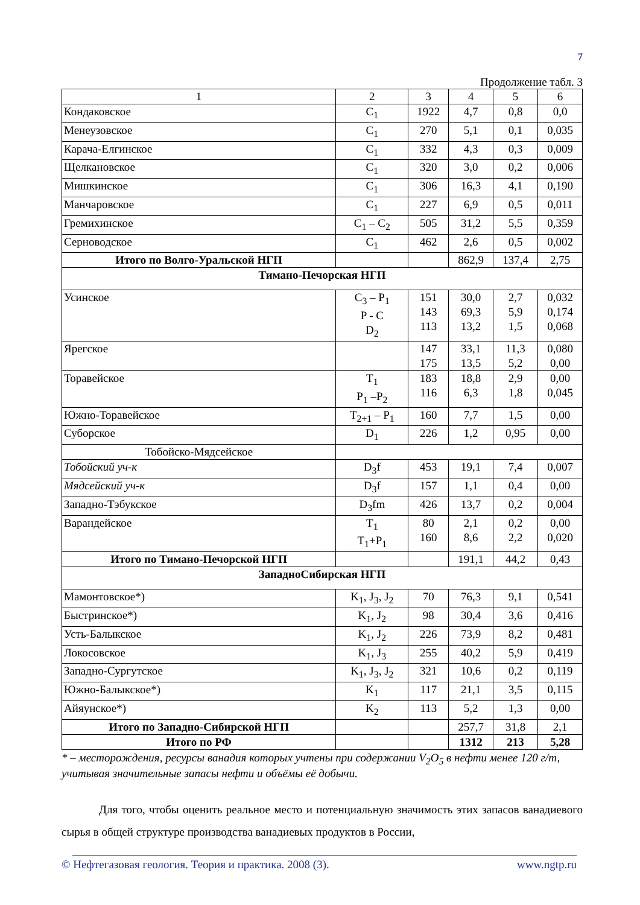7
Продолжение табл. 3
| 1 | 2 | 3 | 4 | 5 | 6 |
| --- | --- | --- | --- | --- | --- |
| Кондаковское | C<sub>1</sub> | 1922 | 4,7 | 0,8 | 0,0 |
| Менеузовское | C<sub>1</sub> | 270 | 5,1 | 0,1 | 0,035 |
| Карача-Елгинское | C<sub>1</sub> | 332 | 4,3 | 0,3 | 0,009 |
| Щелкановское | C<sub>1</sub> | 320 | 3,0 | 0,2 | 0,006 |
| Мишкинское | C<sub>1</sub> | 306 | 16,3 | 4,1 | 0,190 |
| Манчаровское | C<sub>1</sub> | 227 | 6,9 | 0,5 | 0,011 |
| Гремихинское | C<sub>1</sub> – C<sub>2</sub> | 505 | 31,2 | 5,5 | 0,359 |
| Серноводское | C<sub>1</sub> | 462 | 2,6 | 0,5 | 0,002 |
| Итого по Волго-Уральской НГП | | | 862,9 | 137,4 | 2,75 |
| Тимано-Печорская НГП | | | | | |
| Усинское | C<sub>3</sub> – P<sub>1</sub> P - C D<sub>2</sub> | 151 143 113 | 30,0 69,3 13,2 | 2,7 5,9 1,5 | 0,032 0,174 0,068 |
| Ярегское | | 147 175 | 33,1 13,5 | 11,3 5,2 | 0,080 0,00 |
| Торавейское | T<sub>1</sub> P<sub>1</sub> –P<sub>2</sub> | 183 116 | 18,8 6,3 | 2,9 1,8 | 0,00 0,045 |
| Южно-Торавейское | T<sub>2+1</sub> – P<sub>1</sub> | 160 | 7,7 | 1,5 | 0,00 |
| Суборское | D<sub>1</sub> | 226 | 1,2 | 0,95 | 0,00 |
| Тобойско-Мядсейское | | | | | |
| Тобойский уч-к | D<sub>3</sub>f | 453 | 19,1 | 7,4 | 0,007 |
| Мядсейский уч-к | D<sub>3</sub>f | 157 | 1,1 | 0,4 | 0,00 |
| Западно-Тэбукское | D<sub>3</sub>fm | 426 | 13,7 | 0,2 | 0,004 |
| Варандейское | T<sub>1</sub> T<sub>1</sub>+P<sub>1</sub> | 80 160 | 2,1 8,6 | 0,2 2,2 | 0,00 0,020 |
| Итого по Тимано-Печорской НГП | | | 191,1 | 44,2 | 0,43 |
| ЗападноСибирская НГП | | | | | |
| Мамонтовское*) | K<sub>1</sub>, J<sub>3</sub>, J<sub>2</sub> | 70 | 76,3 | 9,1 | 0,541 |
| Быстринское*) | K<sub>1</sub>, J<sub>2</sub> | 98 | 30,4 | 3,6 | 0,416 |
| Усть-Балыкское | K<sub>1</sub>, J<sub>2</sub> | 226 | 73,9 | 8,2 | 0,481 |
| Локосовское | K<sub>1</sub>, J<sub>3</sub> | 255 | 40,2 | 5,9 | 0,419 |
| Западно-Сургутское | K<sub>1</sub>, J<sub>3</sub>, J<sub>2</sub> | 321 | 10,6 | 0,2 | 0,119 |
| Южно-Балыкское*) | K<sub>1</sub> | 117 | 21,1 | 3,5 | 0,115 |
| Айяунское*) | K<sub>2</sub> | 113 | 5,2 | 1,3 | 0,00 |
| Итого по Западно-Сибирской НГП | | | 257,7 | 31,8 | 2,1 |
| Итого по РФ | | | 1312 | 213 | 5,28 |
* – месторождения, ресурсы ванадия которых учтены при содержании V<sub>2</sub>O<sub>5</sub> в нефти менее 120 г/т, учитывая значительные запасы нефти и объёмы её добычи.
Для того, чтобы оценить реальное место и потенциальную значимость этих запасов ванадиевого сырья в общей структуре производства ванадиевых продуктов в России,
© Нефтегазовая геология. Теория и практика. 2008 (3). www.ngtp.ru